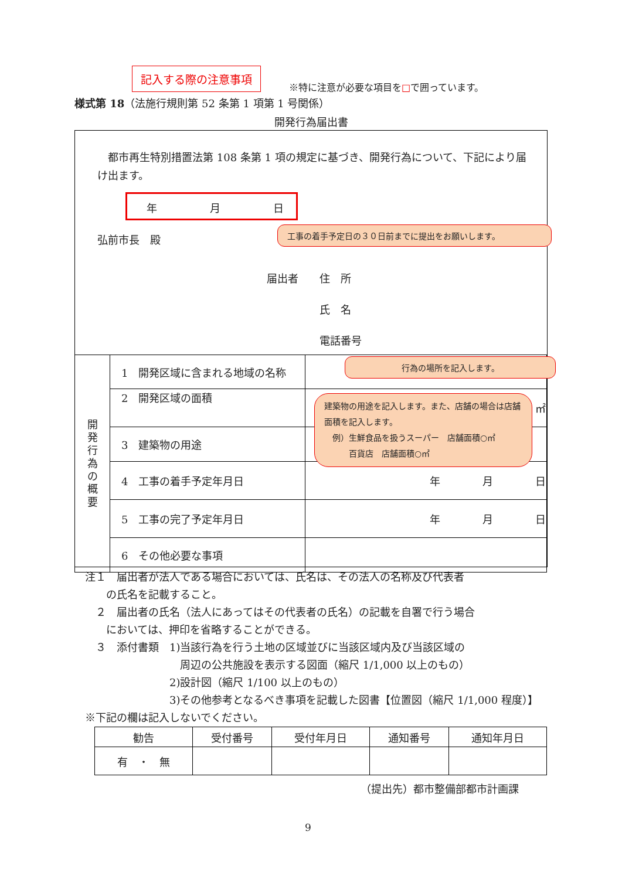記入する際の注意事項
※特に注意が必要な項目を□で囲っています。
様式第 18（法施行規則第 52 条第 1 項第 1 号関係）
開発行為届出書
　都市再生特別措置法第 108 条第 1 項の規定に基づき、開発行為について、下記により届け出ます。
年　　　　　月　　　　　日
弘前市長　殿
工事の着手予定日の３０日前までに提出をお願いします。
届出者　　住　所
　　　　　氏　名
　　　　　電話番号
| 開 発 行 為 の 概 要 | 1 開発区域に含まれる地域の名称 | |
| | 2 開発区域の面積 | ㎡ |
| | 3 建築物の用途 | |
| | 4 工事の着手予定年月日 | 年 月 日 |
| | 5 工事の完了予定年月日 | 年 月 日 |
| | 6 その他必要な事項 | |
行為の場所を記入します。
建築物の用途を記入します。また、店舗の場合は店舗面積を記入します。
　例）生鮮食品を扱うスーパー　店舗面積○㎡
　　　百貨店　店舗面積○㎡
注１　届出者が法人である場合においては、氏名は、その法人の名称及び代表者
　　の氏名を記載すること。
　２　届出者の氏名（法人にあってはその代表者の氏名）の記載を自署で行う場合
　　においては、押印を省略することができる。
　３　添付書類　1)当該行為を行う土地の区域並びに当該区域内及び当該区域の
　　　　　　　　　周辺の公共施設を表示する図面（縮尺 1/1,000 以上のもの）
　　　　　　　　2)設計図（縮尺 1/100 以上のもの）
　　　　　　　　3)その他参考となるべき事項を記載した図書【位置図（縮尺 1/1,000 程度）】
※下記の欄は記入しないでください。
| 勧告 | 受付番号 | 受付年月日 | 通知番号 | 通知年月日 |
| 有 ・ 無 | | | | |
（提出先）都市整備部都市計画課
9